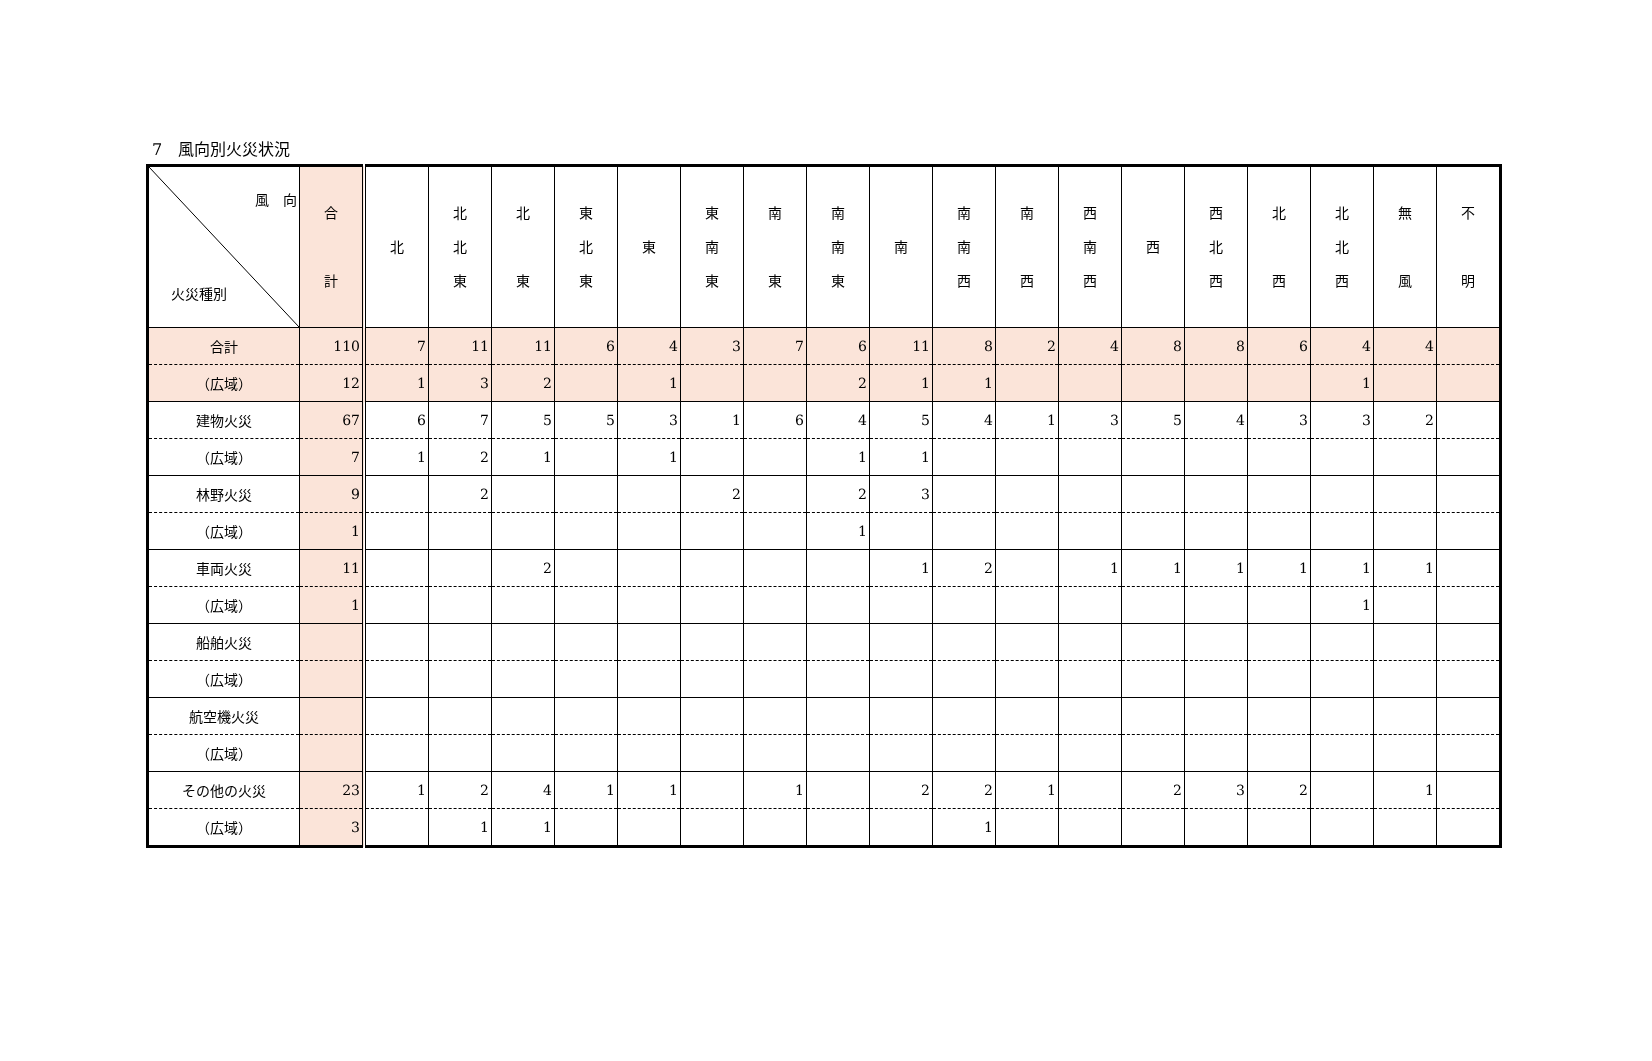7　風向別火災状況
| 風 向 火災種別 | 合 計 | 北 | 北 北 東 | 北 東 | 東 北 東 | 東 | 東 南 東 | 南 東 | 南 南 東 | 南 | 南 南 西 | 南 西 | 西 南 西 | 西 | 西 北 西 | 北 西 | 北 北 西 | 無 風 | 不 明 |
| --- | --- | --- | --- | --- | --- | --- | --- | --- | --- | --- | --- | --- | --- | --- | --- | --- | --- | --- | --- |
| 合計 | 110 | 7 | 11 | 11 | 6 | 4 | 3 | 7 | 6 | 11 | 8 | 2 | 4 | 8 | 8 | 6 | 4 | 4 | |
| （広域） | 12 | 1 | 3 | 2 | | 1 | | | 2 | 1 | 1 | | | | | | 1 | | |
| 建物火災 | 67 | 6 | 7 | 5 | 5 | 3 | 1 | 6 | 4 | 5 | 4 | 1 | 3 | 5 | 4 | 3 | 3 | 2 | |
| （広域） | 7 | 1 | 2 | 1 | | 1 | | | 1 | 1 | | | | | | | | | |
| 林野火災 | 9 | | 2 | | | | 2 | | 2 | 3 | | | | | | | | | |
| （広域） | 1 | | | | | | | | 1 | | | | | | | | | | |
| 車両火災 | 11 | | | 2 | | | | | | 1 | 2 | | 1 | 1 | 1 | 1 | 1 | 1 | |
| （広域） | 1 | | | | | | | | | | | | | | | | 1 | | |
| 船舶火災 | | | | | | | | | | | | | | | | | | | |
| （広域） | | | | | | | | | | | | | | | | | | | |
| 航空機火災 | | | | | | | | | | | | | | | | | | | |
| （広域） | | | | | | | | | | | | | | | | | | | |
| その他の火災 | 23 | 1 | 2 | 4 | 1 | 1 | | 1 | | 2 | 2 | 1 | | 2 | 3 | 2 | | 1 | |
| （広域） | 3 | | 1 | 1 | | | | | | | 1 | | | | | | | | |